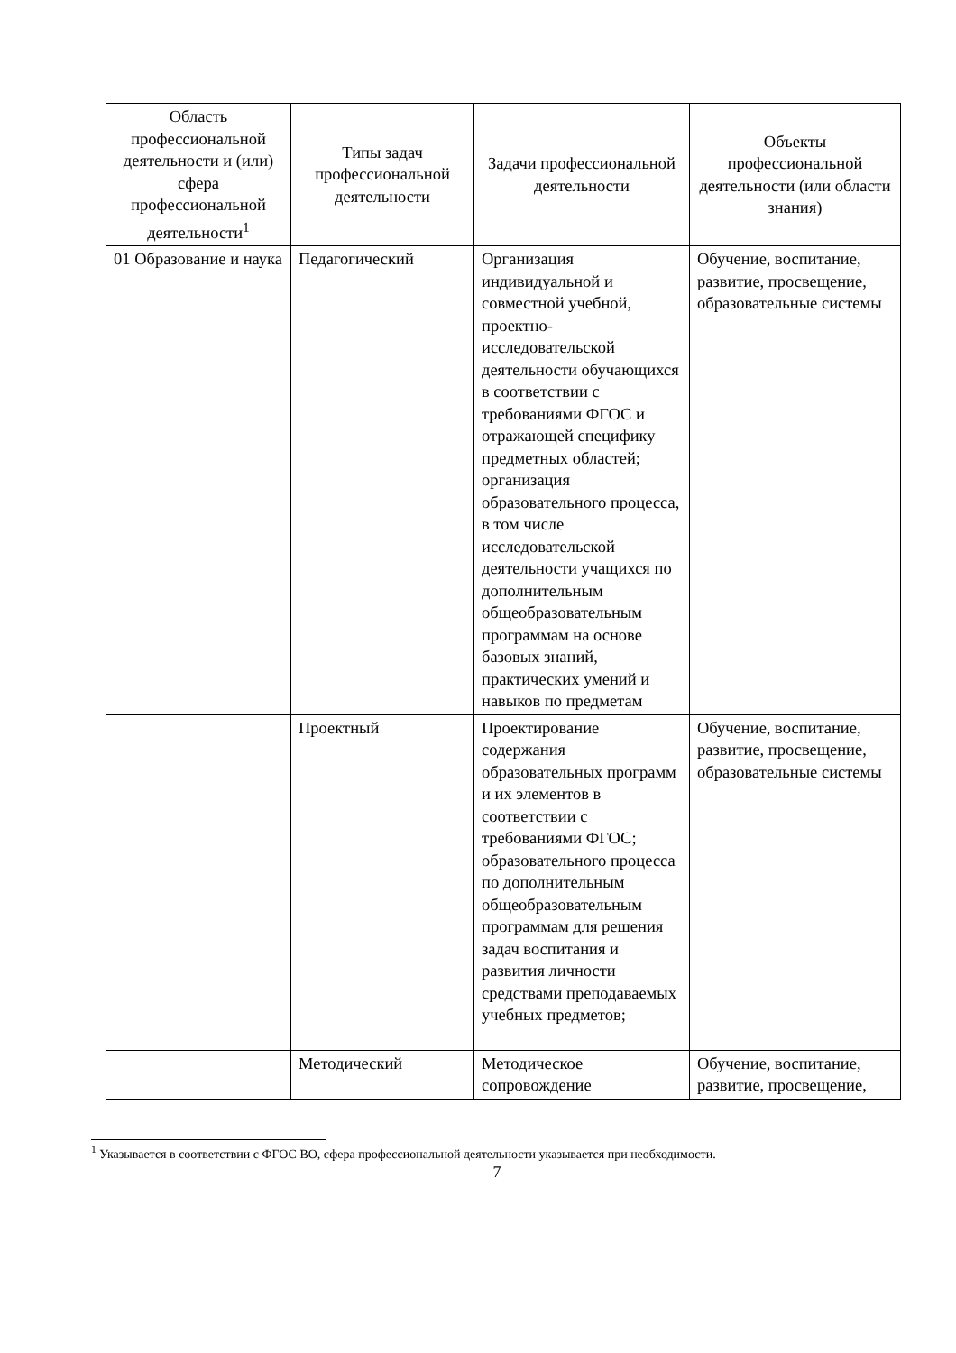| Область профессиональной деятельности и (или) сфера профессиональной деятельности<sup>1</sup> | Типы задач профессиональной деятельности | Задачи профессиональной деятельности | Объекты профессиональной деятельности (или области знания) |
| --- | --- | --- | --- |
| 01 Образование и наука | Педагогический | Организация индивидуальной и совместной учебной, проектно-исследовательской деятельности обучающихся в соответствии с требованиями ФГОС и отражающей специфику предметных областей; организация образовательного процесса, в том числе исследовательской деятельности учащихся по дополнительным общеобразовательным программам на основе базовых знаний, практических умений и навыков по предметам | Обучение, воспитание, развитие, просвещение, образовательные системы |
| | Проектный | Проектирование содержания образовательных программ и их элементов в соответствии с требованиями ФГОС; образовательного процесса по дополнительным общеобразовательным программам для решения задач воспитания и развития личности средствами преподаваемых учебных предметов; | Обучение, воспитание, развитие, просвещение, образовательные системы |
| | Методический | Методическое сопровождение | Обучение, воспитание, развитие, просвещение, |
<sup>1</sup> Указывается в соответствии с ФГОС ВО, сфера профессиональной деятельности указывается при необходимости.
7